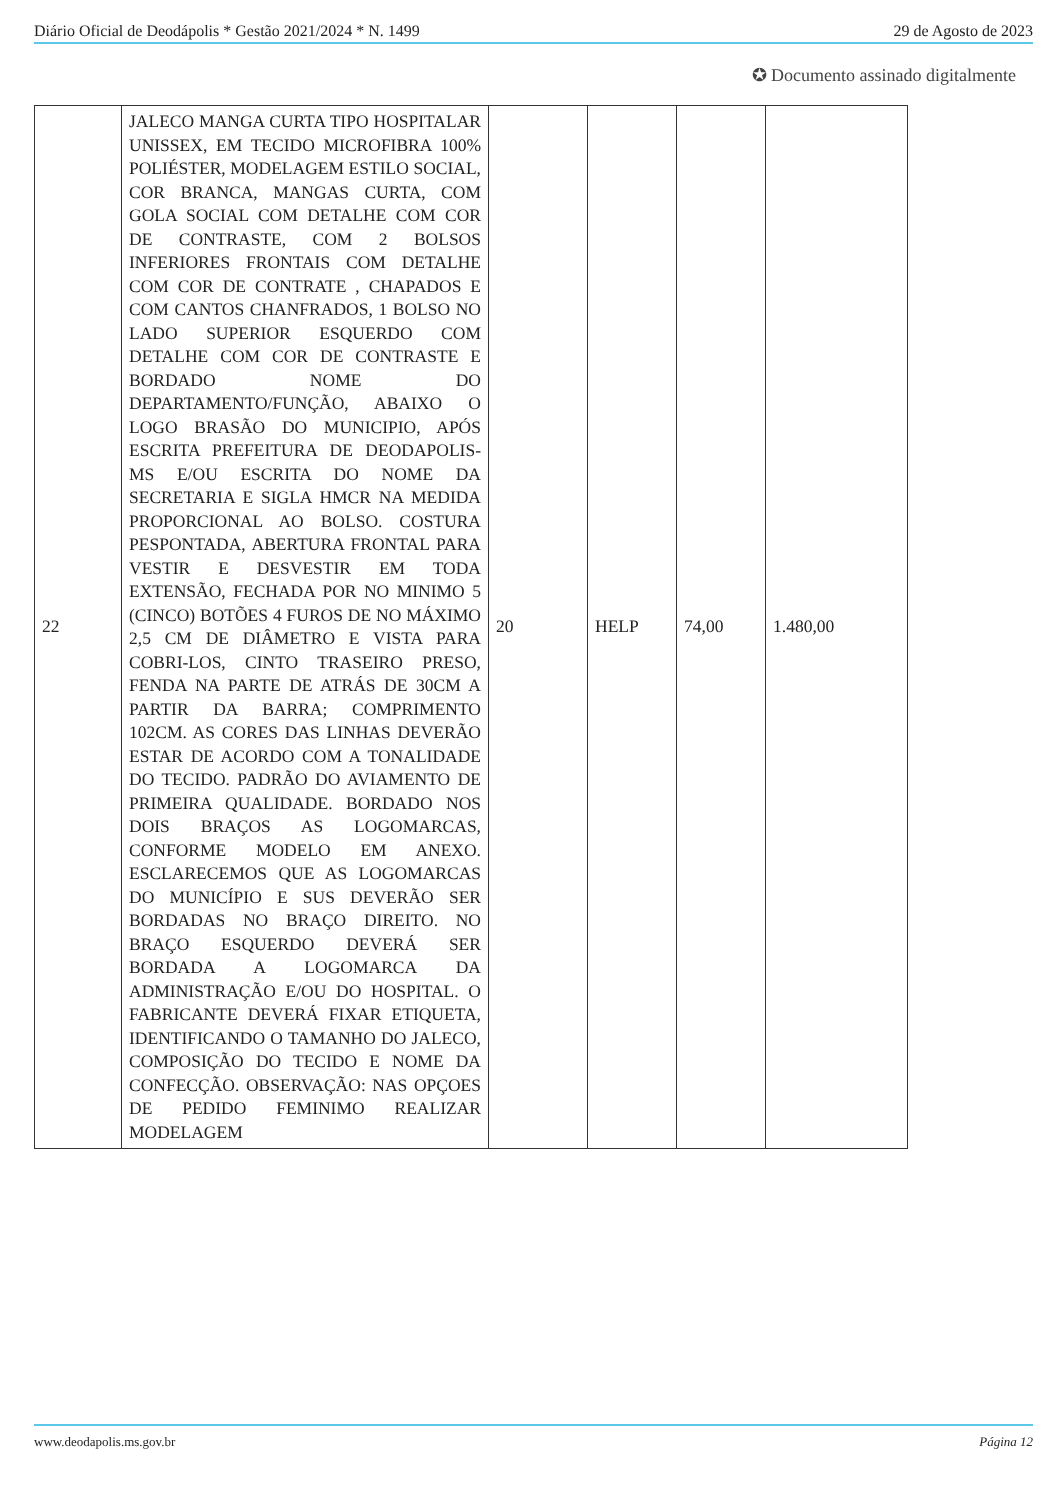Diário Oficial de Deodápolis * Gestão 2021/2024 * N. 1499 29 de Agosto de 2023
✪ Documento assinado digitalmente
| 22 | JALECO MANGA CURTA TIPO HOSPITALAR UNISSEX, EM TECIDO MICROFIBRA 100% POLIÉSTER, MODELAGEM ESTILO SOCIAL, COR BRANCA, MANGAS CURTA, COM GOLA SOCIAL COM DETALHE COM COR DE CONTRASTE, COM 2 BOLSOS INFERIORES FRONTAIS COM DETALHE COM COR DE CONTRATE , CHAPADOS E COM CANTOS CHANFRADOS, 1 BOLSO NO LADO SUPERIOR ESQUERDO COM DETALHE COM COR DE CONTRASTE E BORDADO NOME DO DEPARTAMENTO/FUNÇÃO, ABAIXO O LOGO BRASÃO DO MUNICIPIO, APÓS ESCRITA PREFEITURA DE DEODAPOLIS-MS E/OU ESCRITA DO NOME DA SECRETARIA E SIGLA HMCR NA MEDIDA PROPORCIONAL AO BOLSO. COSTURA PESPONTADA, ABERTURA FRONTAL PARA VESTIR E DESVESTIR EM TODA EXTENSÃO, FECHADA POR NO MINIMO 5 (CINCO) BOTÕES 4 FUROS DE NO MÁXIMO 2,5 CM DE DIÂMETRO E VISTA PARA COBRI-LOS, CINTO TRASEIRO PRESO, FENDA NA PARTE DE ATRÁS DE 30CM A PARTIR DA BARRA; COMPRIMENTO 102CM. AS CORES DAS LINHAS DEVERÃO ESTAR DE ACORDO COM A TONALIDADE DO TECIDO. PADRÃO DO AVIAMENTO DE PRIMEIRA QUALIDADE. BORDADO NOS DOIS BRAÇOS AS LOGOMARCAS, CONFORME MODELO EM ANEXO. ESCLARECEMOS QUE AS LOGOMARCAS DO MUNICÍPIO E SUS DEVERÃO SER BORDADAS NO BRAÇO DIREITO. NO BRAÇO ESQUERDO DEVERÁ SER BORDADA A LOGOMARCA DA ADMINISTRAÇÃO E/OU DO HOSPITAL. O FABRICANTE DEVERÁ FIXAR ETIQUETA, IDENTIFICANDO O TAMANHO DO JALECO, COMPOSIÇÃO DO TECIDO E NOME DA CONFECÇÃO. OBSERVAÇÃO: NAS OPÇOES DE PEDIDO FEMINIMO REALIZAR MODELAGEM | 20 | HELP | 74,00 | 1.480,00 |
www.deodapolis.ms.gov.br Página 12